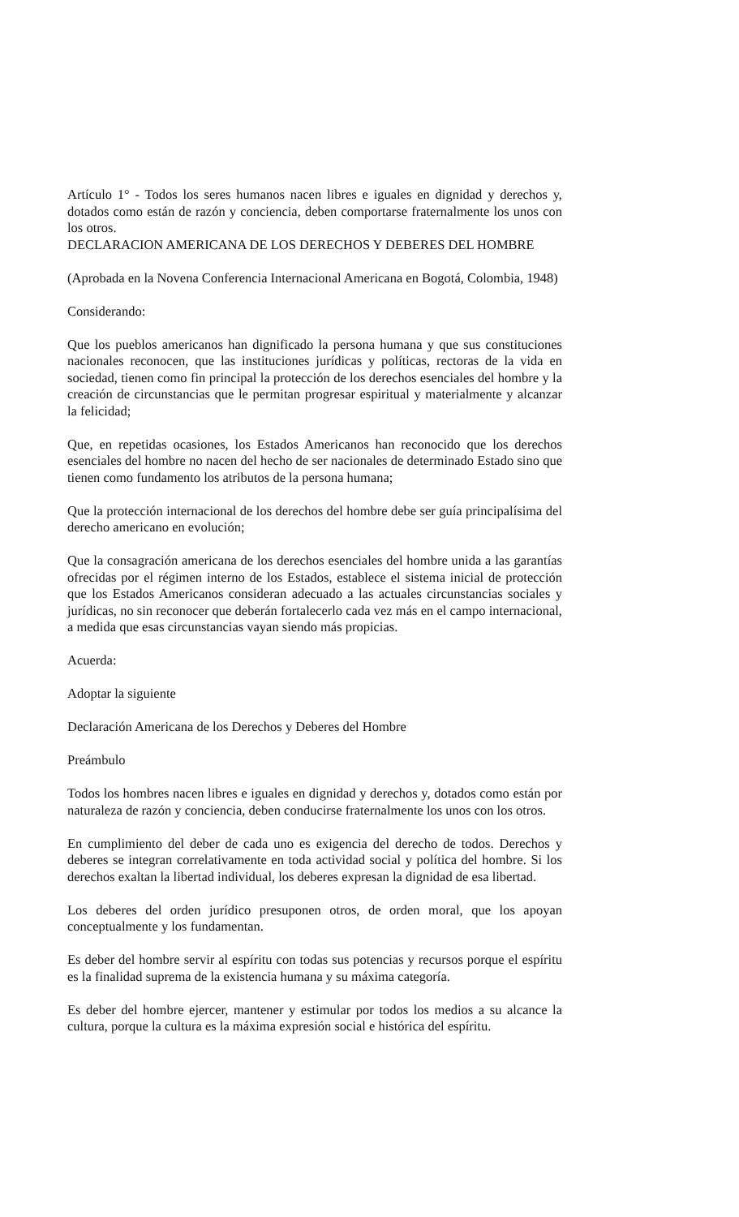Artículo 1° - Todos los seres humanos nacen libres e iguales en dignidad y derechos y, dotados como están de razón y conciencia, deben comportarse fraternalmente los unos con los otros.
DECLARACION AMERICANA DE LOS DERECHOS Y DEBERES DEL HOMBRE
(Aprobada en la Novena Conferencia Internacional Americana en Bogotá, Colombia, 1948)
Considerando:
Que los pueblos americanos han dignificado la persona humana y que sus constituciones nacionales reconocen, que las instituciones jurídicas y políticas, rectoras de la vida en sociedad, tienen como fin principal la protección de los derechos esenciales del hombre y la creación de circunstancias que le permitan progresar espiritual y materialmente y alcanzar la felicidad;
Que, en repetidas ocasiones, los Estados Americanos han reconocido que los derechos esenciales del hombre no nacen del hecho de ser nacionales de determinado Estado sino que tienen como fundamento los atributos de la persona humana;
Que la protección internacional de los derechos del hombre debe ser guía principalísima del derecho americano en evolución;
Que la consagración americana de los derechos esenciales del hombre unida a las garantías ofrecidas por el régimen interno de los Estados, establece el sistema inicial de protección que los Estados Americanos consideran adecuado a las actuales circunstancias sociales y jurídicas, no sin reconocer que deberán fortalecerlo cada vez más en el campo internacional, a medida que esas circunstancias vayan siendo más propicias.
Acuerda:
Adoptar la siguiente
Declaración Americana de los Derechos y Deberes del Hombre
Preámbulo
Todos los hombres nacen libres e iguales en dignidad y derechos y, dotados como están por naturaleza de razón y conciencia, deben conducirse fraternalmente los unos con los otros.
En cumplimiento del deber de cada uno es exigencia del derecho de todos. Derechos y deberes se integran correlativamente en toda actividad social y política del hombre. Si los derechos exaltan la libertad individual, los deberes expresan la dignidad de esa libertad.
Los deberes del orden jurídico presuponen otros, de orden moral, que los apoyan conceptualmente y los fundamentan.
Es deber del hombre servir al espíritu con todas sus potencias y recursos porque el espíritu es la finalidad suprema de la existencia humana y su máxima categoría.
Es deber del hombre ejercer, mantener y estimular por todos los medios a su alcance la cultura, porque la cultura es la máxima expresión social e histórica del espíritu.